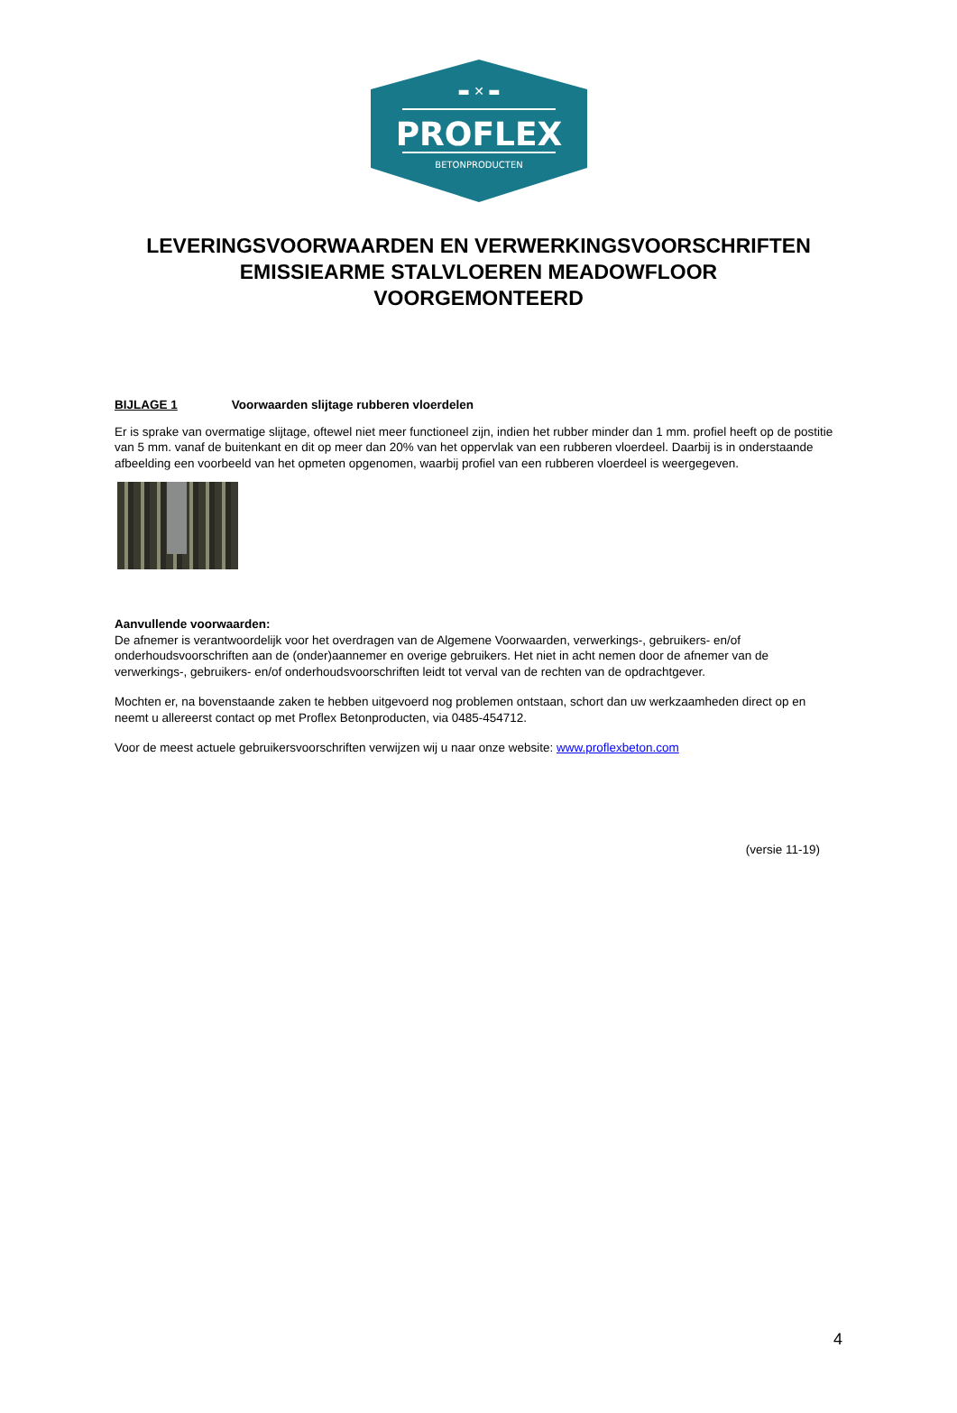▬ ✕ ▬
PROFLEX
BETONPRODUCTEN
LEVERINGSVOORWAARDEN EN VERWERKINGSVOORSCHRIFTEN
EMISSIEARME STALVLOEREN MEADOWFLOOR
VOORGEMONTEERD
BIJLAGE 1 Voorwaarden slijtage rubberen vloerdelen
Er is sprake van overmatige slijtage, oftewel niet meer functioneel zijn, indien het rubber minder dan 1 mm. profiel heeft op de postitie van 5 mm. vanaf de buitenkant en dit op meer dan 20% van het oppervlak van een rubberen vloerdeel. Daarbij is in onderstaande afbeelding een voorbeeld van het opmeten opgenomen, waarbij profiel van een rubberen vloerdeel is weergegeven.
Aanvullende voorwaarden:
De afnemer is verantwoordelijk voor het overdragen van de Algemene Voorwaarden, verwerkings-, gebruikers- en/of onderhoudsvoorschriften aan de (onder)aannemer en overige gebruikers. Het niet in acht nemen door de afnemer van de verwerkings-, gebruikers- en/of onderhoudsvoorschriften leidt tot verval van de rechten van de opdrachtgever.
Mochten er, na bovenstaande zaken te hebben uitgevoerd nog problemen ontstaan, schort dan uw werkzaamheden direct op en neemt u allereerst contact op met Proflex Betonproducten, via 0485-454712.
Voor de meest actuele gebruikersvoorschriften verwijzen wij u naar onze website: www.proflexbeton.com
(versie 11-19)
4